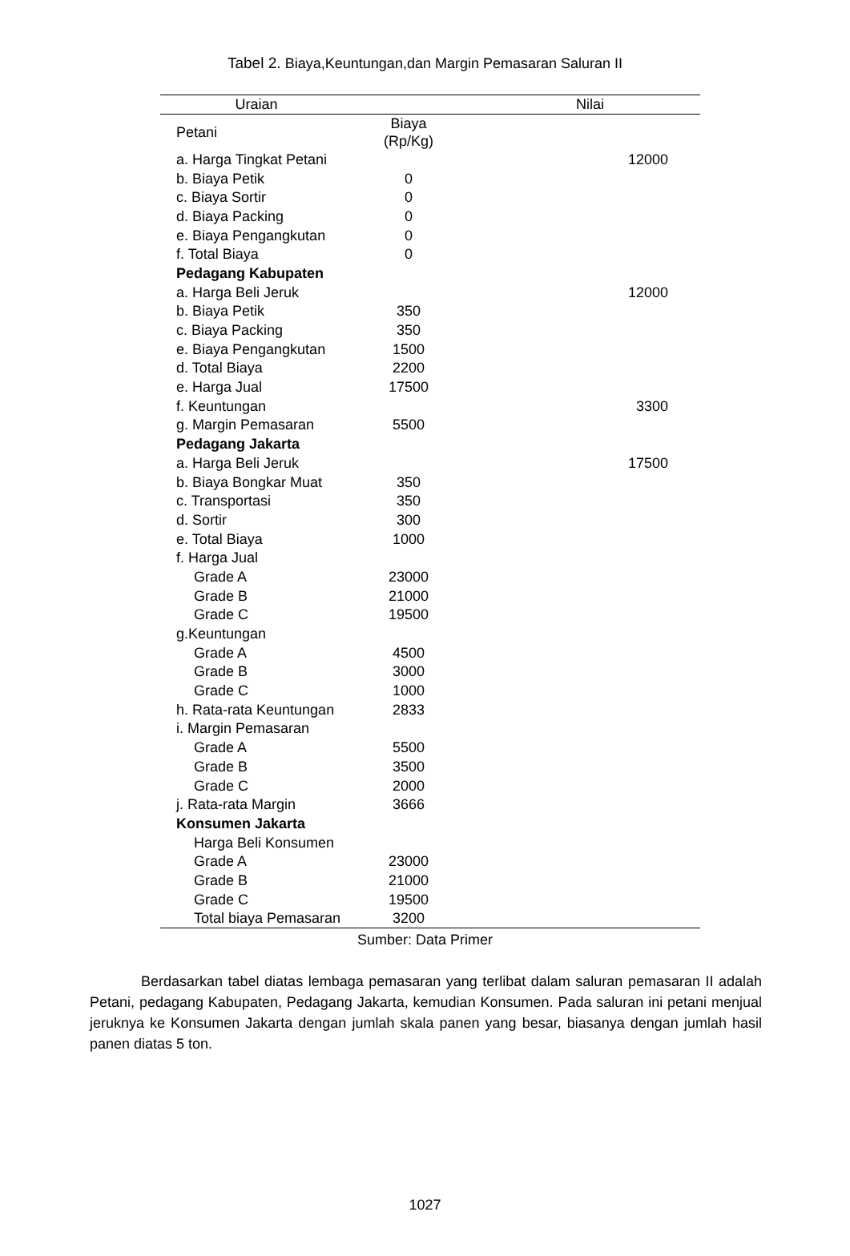Tabel 2. Biaya,Keuntungan,dan Margin Pemasaran Saluran II
| Uraian | Nilai | |
| --- | --- | --- |
| Petani | Biaya (Rp/Kg) | |
| a. Harga Tingkat Petani | | 12000 |
| b. Biaya Petik | 0 | |
| c. Biaya Sortir | 0 | |
| d. Biaya Packing | 0 | |
| e. Biaya Pengangkutan | 0 | |
| f. Total Biaya | 0 | |
| Pedagang Kabupaten | | |
| a. Harga Beli Jeruk | | 12000 |
| b. Biaya Petik | 350 | |
| c. Biaya Packing | 350 | |
| e. Biaya Pengangkutan | 1500 | |
| d. Total Biaya | 2200 | |
| e. Harga Jual | 17500 | |
| f. Keuntungan | | 3300 |
| g. Margin Pemasaran | 5500 | |
| Pedagang Jakarta | | |
| a. Harga Beli Jeruk | | 17500 |
| b. Biaya Bongkar Muat | 350 | |
| c. Transportasi | 350 | |
| d. Sortir | 300 | |
| e. Total Biaya | 1000 | |
| f. Harga Jual | | |
| Grade A | 23000 | |
| Grade B | 21000 | |
| Grade C | 19500 | |
| g.Keuntungan | | |
| Grade A | 4500 | |
| Grade B | 3000 | |
| Grade C | 1000 | |
| h. Rata-rata Keuntungan | 2833 | |
| i. Margin Pemasaran | | |
| Grade A | 5500 | |
| Grade B | 3500 | |
| Grade C | 2000 | |
| j. Rata-rata Margin | 3666 | |
| Konsumen Jakarta | | |
| Harga Beli Konsumen | | |
| Grade A | 23000 | |
| Grade B | 21000 | |
| Grade C | 19500 | |
| Total biaya Pemasaran | 3200 | |
Sumber: Data Primer
Berdasarkan tabel diatas lembaga pemasaran yang terlibat dalam saluran pemasaran II adalah Petani, pedagang Kabupaten, Pedagang Jakarta, kemudian Konsumen. Pada saluran ini petani menjual jeruknya ke Konsumen Jakarta dengan jumlah skala panen yang besar, biasanya dengan jumlah hasil panen diatas 5 ton.
1027